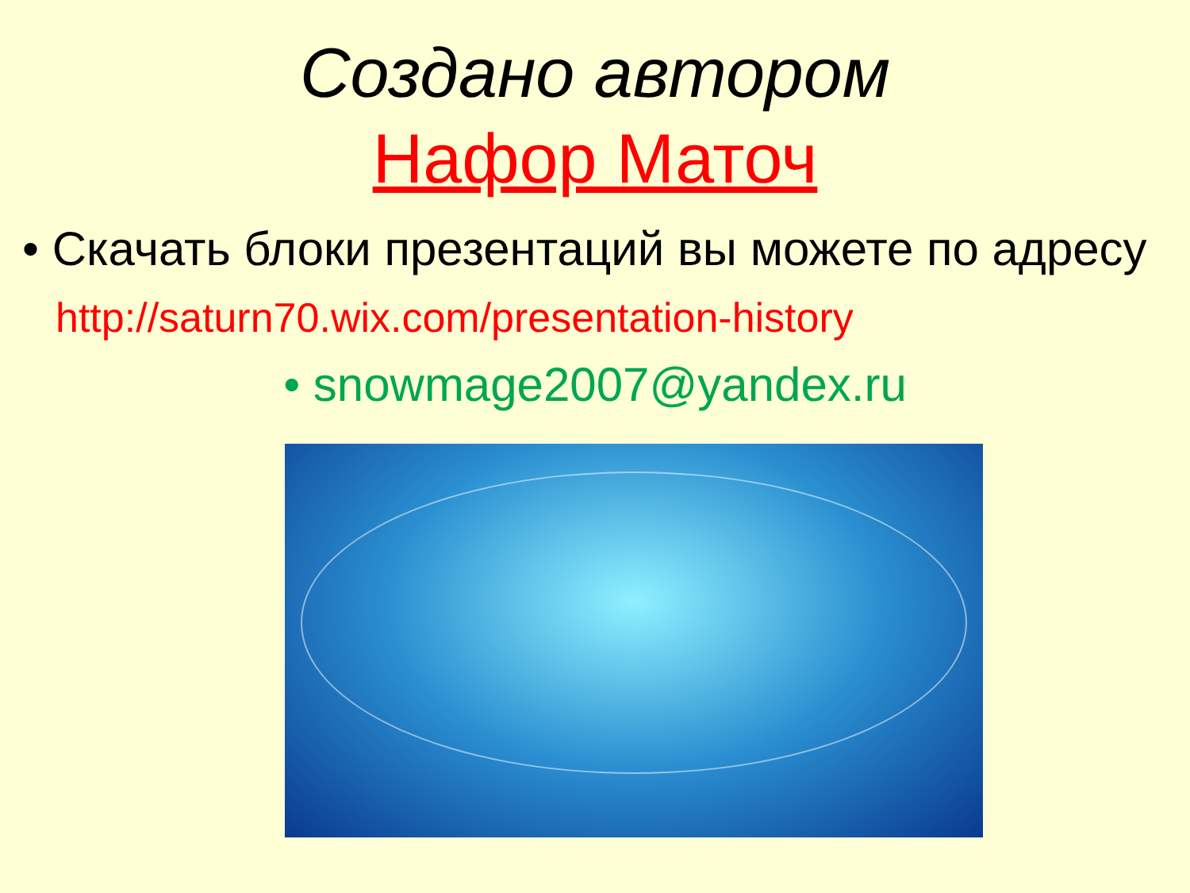Создано автором
Нафор Маточ
• Скачать блоки презентаций вы можете по адресу http://saturn70.wix.com/presentation-history
• snowmage2007@yandex.ru